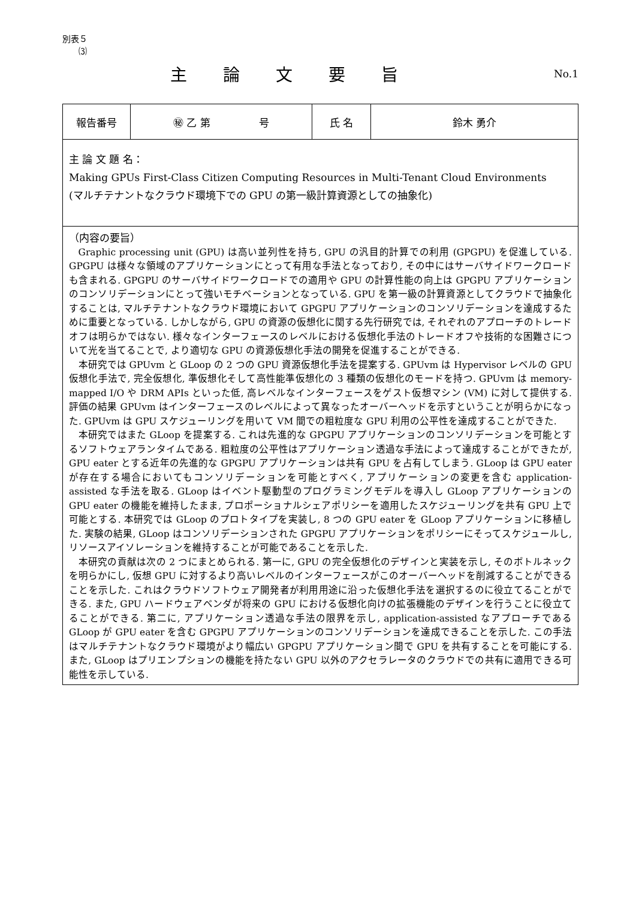別表５
⑶
主論文要旨
No.1
| 報告番号 | ㊙ 乙 第 号 | 氏 名 | 鈴木 勇介 |
| 主 論 文 題 名： Making GPUs First-Class Citizen Computing Resources in Multi-Tenant Cloud Environments (マルチテナントなクラウド環境下での GPU の第一級計算資源としての抽象化) | | | |
| （内容の要旨） Graphic processing unit (GPU) は高い並列性を持ち, GPU の汎目的計算での利用 (GPGPU) を促進している. GPGPU は様々な領域のアプリケーションにとって有用な手法となっており, その中にはサーバサイドワークロードも含まれる. GPGPU のサーバサイドワークロードでの適用や GPU の計算性能の向上は GPGPU アプリケーションのコンソリデーションにとって強いモチベーションとなっている. GPU を第一級の計算資源としてクラウドで抽象化することは, マルチテナントなクラウド環境において GPGPU アプリケーションのコンソリデーションを達成するために重要となっている. しかしながら, GPU の資源の仮想化に関する先行研究では, それぞれのアプローチのトレードオフは明らかではない. 様々なインターフェースのレベルにおける仮想化手法のトレードオフや技術的な困難さについて光を当てることで, より適切な GPU の資源仮想化手法の開発を促進することができる. 本研究では GPUvm と GLoop の 2 つの GPU 資源仮想化手法を提案する. GPUvm は Hypervisor レベルの GPU 仮想化手法で, 完全仮想化, 準仮想化そして高性能準仮想化の 3 種類の仮想化のモードを持つ. GPUvm は memory-mapped I/O や DRM APIs といった低, 高レベルなインターフェースをゲスト仮想マシン (VM) に対して提供する. 評価の結果 GPUvm はインターフェースのレベルによって異なったオーバーヘッドを示すということが明らかになった. GPUvm は GPU スケジューリングを用いて VM 間での粗粒度な GPU 利用の公平性を達成することができた. 本研究ではまた GLoop を提案する. これは先進的な GPGPU アプリケーションのコンソリデーションを可能とするソフトウェアランタイムである. 粗粒度の公平性はアプリケーション透過な手法によって達成することができたが, GPU eater とする近年の先進的な GPGPU アプリケーションは共有 GPU を占有してしまう. GLoop は GPU eater が存在する場合においてもコンソリデーションを可能とすべく, アプリケーションの変更を含む application-assisted な手法を取る. GLoop はイベント駆動型のプログラミングモデルを導入し GLoop アプリケーションの GPU eater の機能を維持したまま, プロポーショナルシェアポリシーを適用したスケジューリングを共有 GPU 上で可能とする. 本研究では GLoop のプロトタイプを実装し, 8 つの GPU eater を GLoop アプリケーションに移植した. 実験の結果, GLoop はコンソリデーションされた GPGPU アプリケーションをポリシーにそってスケジュールし, リソースアイソレーションを維持することが可能であることを示した. 本研究の貢献は次の 2 つにまとめられる. 第一に, GPU の完全仮想化のデザインと実装を示し, そのボトルネックを明らかにし, 仮想 GPU に対するより高いレベルのインターフェースがこのオーバーヘッドを削減することができることを示した. これはクラウドソフトウェア開発者が利用用途に沿った仮想化手法を選択するのに役立てることができる. また, GPU ハードウェアベンダが将来の GPU における仮想化向けの拡張機能のデザインを行うことに役立てることができる. 第二に, アプリケーション透過な手法の限界を示し, application-assisted なアプローチである GLoop が GPU eater を含む GPGPU アプリケーションのコンソリデーションを達成できることを示した. この手法はマルチテナントなクラウド環境がより幅広い GPGPU アプリケーション間で GPU を共有することを可能にする. また, GLoop はプリエンプションの機能を持たない GPU 以外のアクセラレータのクラウドでの共有に適用できる可能性を示している. | | | |